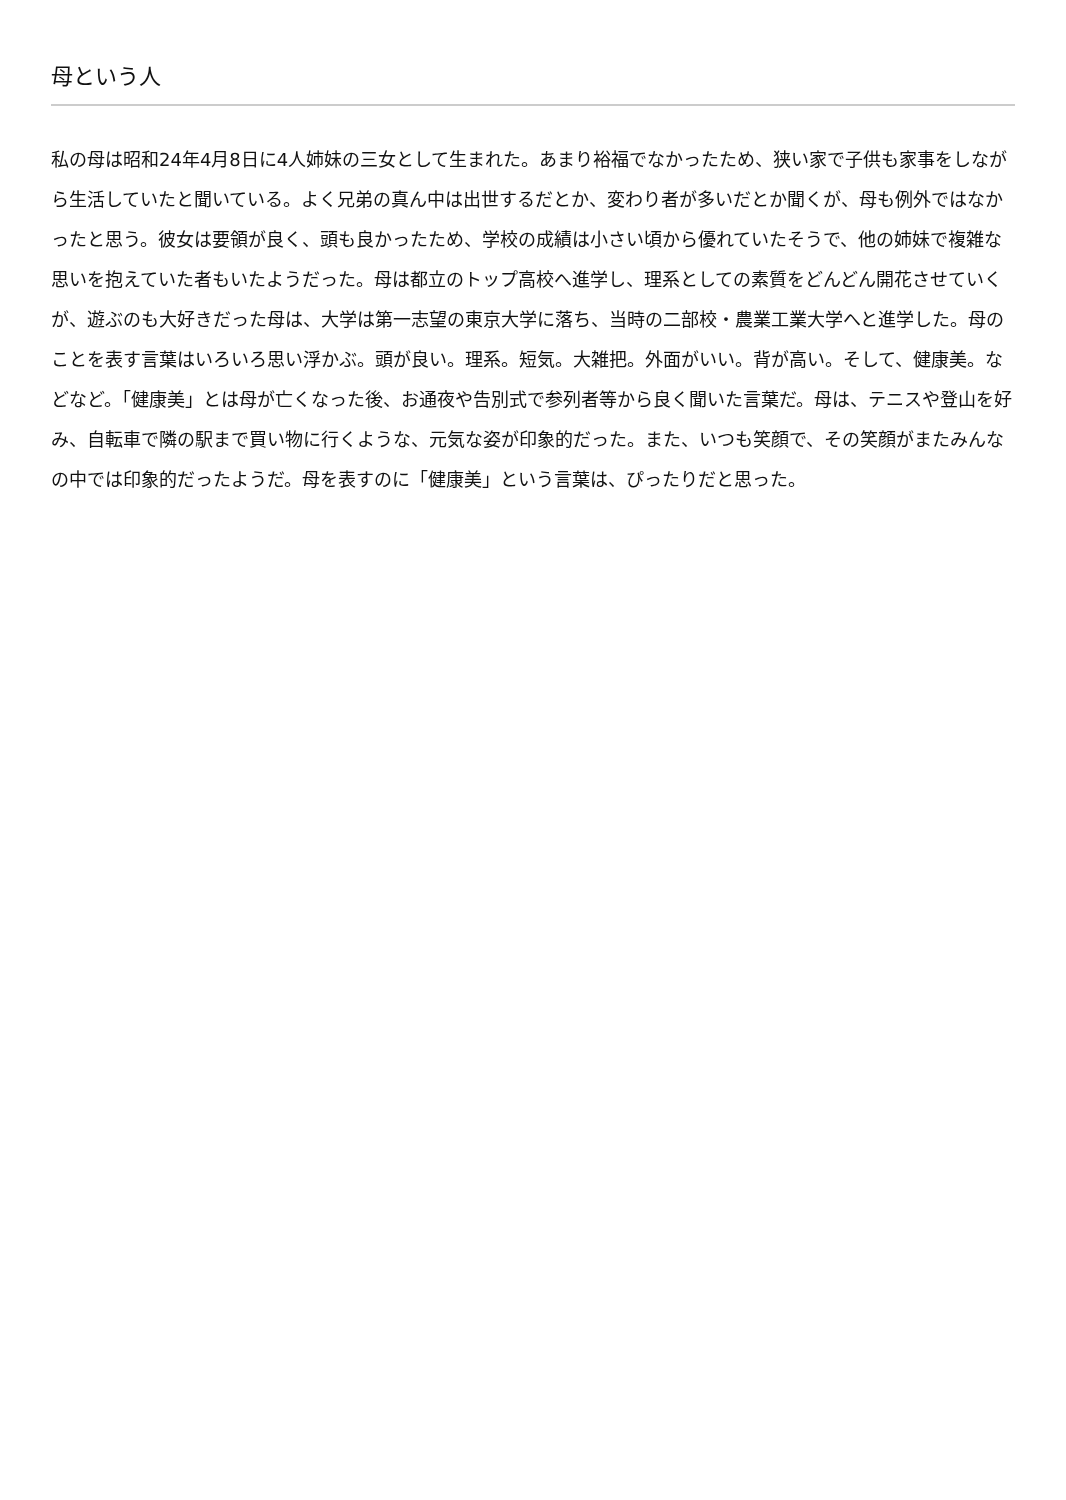母という人
私の母は昭和24年4月8日に4人姉妹の三女として生まれた。あまり裕福でなかったため、狭い家で子供も家事をしながら生活していたと聞いている。よく兄弟の真ん中は出世するだとか、変わり者が多いだとか聞くが、母も例外ではなかったと思う。彼女は要領が良く、頭も良かったため、学校の成績は小さい頃から優れていたそうで、他の姉妹で複雑な思いを抱えていた者もいたようだった。母は都立のトップ高校へ進学し、理系としての素質をどんどん開花させていくが、遊ぶのも大好きだった母は、大学は第一志望の東京大学に落ち、当時の二部校・農業工業大学へと進学した。母のことを表す言葉はいろいろ思い浮かぶ。頭が良い。理系。短気。大雑把。外面がいい。背が高い。そして、健康美。などなど。「健康美」とは母が亡くなった後、お通夜や告別式で参列者等から良く聞いた言葉だ。母は、テニスや登山を好み、自転車で隣の駅まで買い物に行くような、元気な姿が印象的だった。また、いつも笑顔で、その笑顔がまたみんなの中では印象的だったようだ。母を表すのに「健康美」という言葉は、ぴったりだと思った。